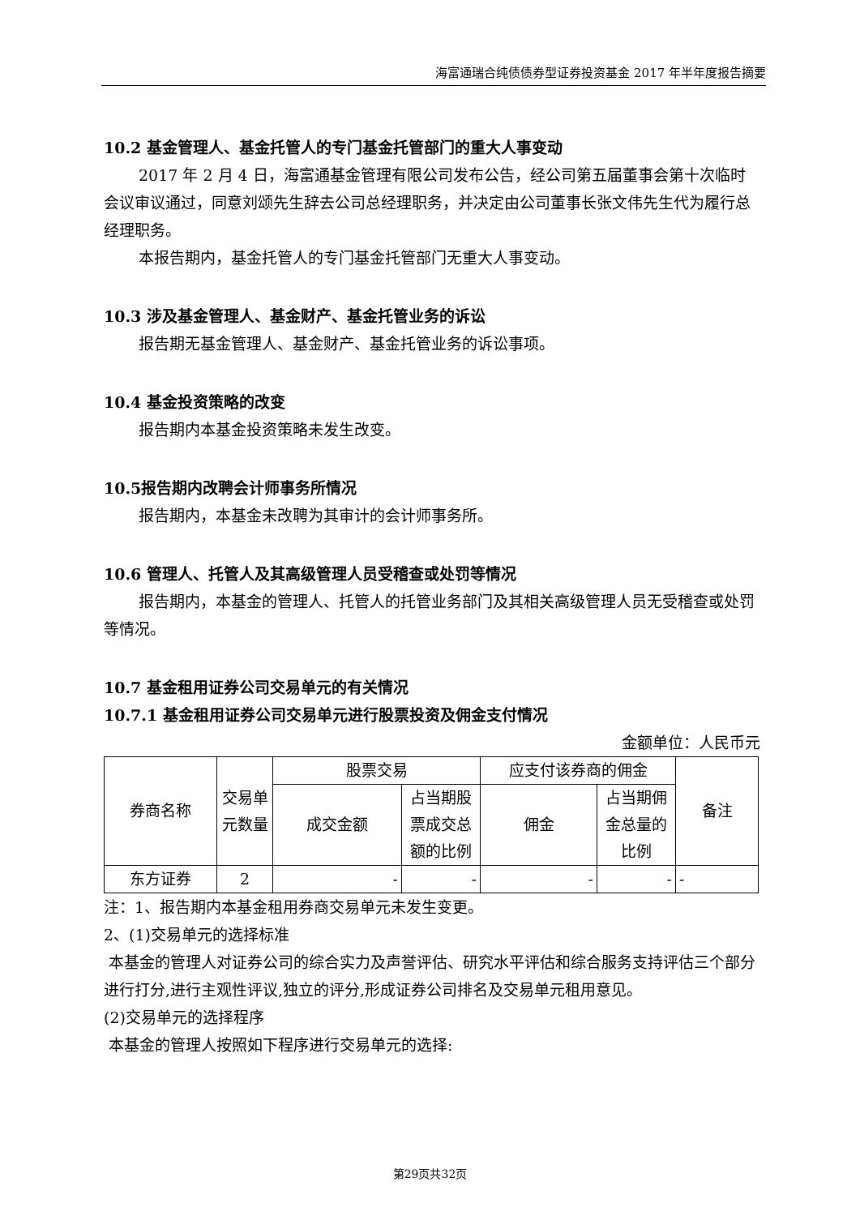海富通瑞合纯债债券型证券投资基金 2017 年半年度报告摘要
10.2 基金管理人、基金托管人的专门基金托管部门的重大人事变动
2017 年 2 月 4 日，海富通基金管理有限公司发布公告，经公司第五届董事会第十次临时会议审议通过，同意刘颂先生辞去公司总经理职务，并决定由公司董事长张文伟先生代为履行总经理职务。
本报告期内，基金托管人的专门基金托管部门无重大人事变动。
10.3 涉及基金管理人、基金财产、基金托管业务的诉讼
报告期无基金管理人、基金财产、基金托管业务的诉讼事项。
10.4 基金投资策略的改变
报告期内本基金投资策略未发生改变。
10.5报告期内改聘会计师事务所情况
报告期内，本基金未改聘为其审计的会计师事务所。
10.6 管理人、托管人及其高级管理人员受稽查或处罚等情况
报告期内，本基金的管理人、托管人的托管业务部门及其相关高级管理人员无受稽查或处罚等情况。
10.7 基金租用证券公司交易单元的有关情况
10.7.1 基金租用证券公司交易单元进行股票投资及佣金支付情况
金额单位：人民币元
| 券商名称 | 交易单元数量 | 股票交易 | | 应支付该券商的佣金 | | 备注 |
| | | 成交金额 | 占当期股票成交总额的比例 | 佣金 | 占当期佣金总量的比例 | |
| 东方证券 | 2 | - | - | - | - | - |
注：1、报告期内本基金租用券商交易单元未发生变更。
2、(1)交易单元的选择标准
本基金的管理人对证券公司的综合实力及声誉评估、研究水平评估和综合服务支持评估三个部分 进行打分,进行主观性评议,独立的评分,形成证券公司排名及交易单元租用意见。
(2)交易单元的选择程序
本基金的管理人按照如下程序进行交易单元的选择:
第29页共32页